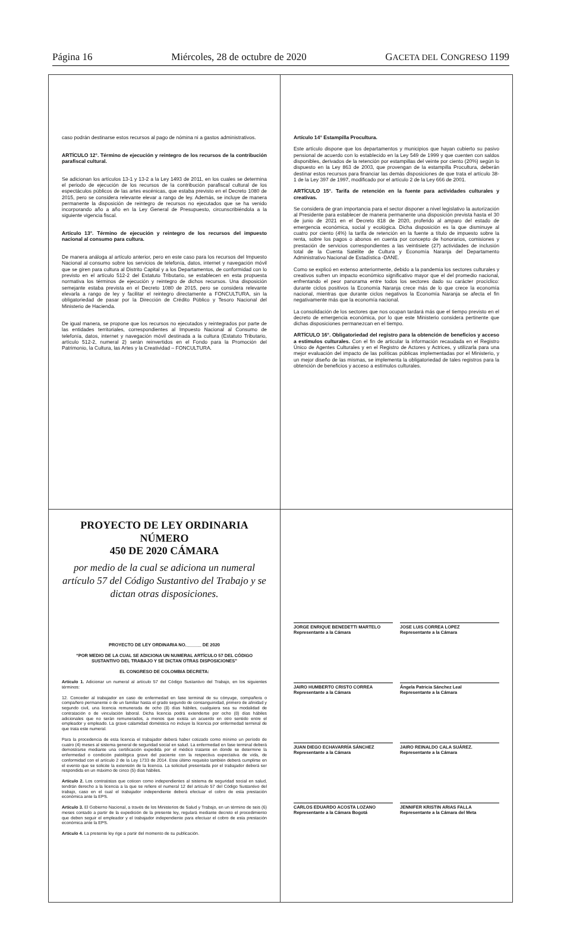Página 16 Miércoles, 28 de octubre de 2020 GACETA DEL CONGRESO 1199
caso podrán destinarse estos recursos al pago de nómina ni a gastos administrativos.
ARTÍCULO 12°. Término de ejecución y reintegro de los recursos de la contribución parafiscal cultural.
Se adicionan los artículos 13-1 y 13-2 a la Ley 1493 de 2011, en los cuales se determina el periodo de ejecución de los recursos de la contribución parafiscal cultural de los espectáculos públicos de las artes escénicas, que estaba previsto en el Decreto 1080 de 2015, pero se considera relevante elevar a rango de ley. Además, se incluye de manera permanente la disposición de reintegro de recursos no ejecutados que se ha venido incorporando año a año en la Ley General de Presupuesto, circunscribiéndola a la siguiente vigencia fiscal.
Artículo 13°. Término de ejecución y reintegro de los recursos del impuesto nacional al consumo para cultura.
De manera análoga al artículo anterior, pero en este caso para los recursos del Impuesto Nacional al consumo sobre los servicios de telefonía, datos, internet y navegación móvil que se giren para cultura al Distrito Capital y a los Departamentos, de conformidad con lo previsto en el artículo 512-2 del Estatuto Tributario, se establecen en esta propuesta normativa los términos de ejecución y reintegro de dichos recursos. Una disposición semejante estaba prevista en el Decreto 1080 de 2015, pero se considera relevante elevarla a rango de ley y facilitar el reintegro directamente a FONCULTURA, sin la obligatoriedad de pasar por la Dirección de Crédito Público y Tesoro Nacional del Ministerio de Hacienda.
De igual manera, se propone que los recursos no ejecutados y reintegrados por parte de las entidades territoriales, correspondientes al Impuesto Nacional al Consumo de telefonía, datos, internet y navegación móvil destinada a la cultura (Estatuto Tributario, artículo 512-2, numeral 2) serán reinvertidos en el Fondo para la Promoción del Patrimonio, la Cultura, las Artes y la Creatividad – FONCULTURA.
Artículo 14° Estampilla Procultura.
Este artículo dispone que los departamentos y municipios que hayan cubierto su pasivo pensional de acuerdo con lo establecido en la Ley 549 de 1999 y que cuenten con saldos disponibles, derivados de la retención por estampillas del veinte por ciento (20%) según lo dispuesto en la Ley 863 de 2003, que provengan de la estampilla Procultura, deberán destinar estos recursos para financiar las demás disposiciones de que trata el artículo 38-1 de la Ley 397 de 1997, modificado por el artículo 2 de la Ley 666 de 2001.
ARTÍCULO 15°. Tarifa de retención en la fuente para actividades culturales y creativas.
Se considera de gran importancia para el sector disponer a nivel legislativo la autorización al Presidente para establecer de manera permanente una disposición prevista hasta el 30 de junio de 2021 en el Decreto 818 de 2020, proferido al amparo del estado de emergencia económica, social y ecológica. Dicha disposición es la que disminuye al cuatro por ciento (4%) la tarifa de retención en la fuente a título de impuesto sobre la renta, sobre los pagos o abonos en cuenta por concepto de honorarios, comisiones y prestación de servicios correspondientes a las veintisiete (27) actividades de inclusión total de la Cuenta Satélite de Cultura y Economía Naranja del Departamento Administrativo Nacional de Estadística -DANE.
Como se explicó en extenso anteriormente, debido a la pandemia los sectores culturales y creativos sufren un impacto económico significativo mayor que el del promedio nacional, enfrentando el peor panorama entre todos los sectores dado su carácter procíclico: durante ciclos positivos la Economía Naranja crece más de lo que crece la economía nacional, mientras que durante ciclos negativos la Economía Naranja se afecta el fin negativamente más que la economía nacional.
La consolidación de los sectores que nos ocupan tardará más que el tiempo previsto en el decreto de emergencia económica, por lo que este Ministerio considera pertinente que dichas disposiciones permanezcan en el tiempo.
ARTÍCULO 16°. Obligatoriedad del registro para la obtención de beneficios y acceso a estímulos culturales. Con el fin de articular la información recaudada en el Registro Único de Agentes Culturales y en el Registro de Actores y Actrices, y utilizarla para una mejor evaluación del impacto de las políticas públicas implementadas por el Ministerio, y un mejor diseño de las mismas, se implementa la obligatoriedad de tales registros para la obtención de beneficios y acceso a estímulos culturales.
PROYECTO DE LEY ORDINARIA NÚMERO
450 DE 2020 CÁMARA
por medio de la cual se adiciona un numeral artículo 57 del Código Sustantivo del Trabajo y se dictan otras disposiciones.
PROYECTO DE LEY ORDINARIA NO.______ DE 2020
“POR MEDIO DE LA CUAL SE ADICIONA UN NUMERAL ARTÍCULO 57 DEL CÓDIGO SUSTANTIVO DEL TRABAJO Y SE DICTAN OTRAS DISPOSICIONES”
EL CONGRESO DE COLOMBIA DECRETA:
Artículo 1. Adicionar un numeral al artículo 57 del Código Sustantivo del Trabajo, en los siguientes términos:
12. Conceder al trabajador en caso de enfermedad en fase terminal de su cónyuge, compañera o compañero permanente o de un familiar hasta el grado segundo de consanguinidad, primero de afinidad y segundo civil, una licencia remunerada de ocho (8) días hábiles, cualquiera sea su modalidad de contratación o de vinculación laboral. Dicha licencia podrá extenderse por ocho (8) días hábiles adicionales que no serán remunerados, a menos que exista un acuerdo en otro sentido entre el empleador y empleado. La grave calamidad doméstica no incluye la licencia por enfermedad terminal de que trata este numeral.
Para la procedencia de esta licencia el trabajador deberá haber cotizado como mínimo un período de cuatro (4) meses al sistema general de seguridad social en salud. La enfermedad en fase terminal deberá demostrarse mediante una certificación expedida por el médico tratante en donde se determine la enfermedad o condición patológica grave del paciente con la respectiva expectativa de vida, de conformidad con el artículo 2 de la Ley 1733 de 2014. Este último requisito también deberá cumplirse en el evento que se solicite la extensión de la licencia. La solicitud presentada por el trabajador deberá ser respondida en un máximo de cinco (5) días hábiles.
Artículo 2. Los contratistas que coticen como independientes al sistema de seguridad social en salud, tendrán derecho a la licencia a la que se refiere el numeral 12 del artículo 57 del Código Sustantivo del trabajo, caso en el cual el trabajador independiente deberá efectuar el cobro de esta prestación económica ante la EPS.
Artículo 3. El Gobierno Nacional, a través de los Ministerios de Salud y Trabajo, en un término de seis (6) meses contado a partir de la expedición de la presente ley, regulará mediante decreto el procedimiento que deben seguir el empleador y el trabajador independiente para efectuar el cobro de esta prestación económica ante la EPS.
Artículo 4. La presente ley rige a partir del momento de su publicación.
JORGE ENRIQUE BENEDETTI MARTELO
Representante a la Cámara
JOSE LUIS CORREA LOPEZ
Representante a la Cámara
JAIRO HUMBERTO CRISTO CORREA
Representante a la Cámara
Ángela Patricia Sánchez Leal
Representante a la Cámara
JUAN DIEGO ECHAVARRÍA SÁNCHEZ
Representante a la Cámara
JAIRO REINALDO CALA SUÁREZ.
Representante a la Cámara
CARLOS EDUARDO ACOSTA LOZANO
Representante a la Cámara Bogotá
JENNIFER KRISTIN ARIAS FALLA
Representante a la Cámara del Meta